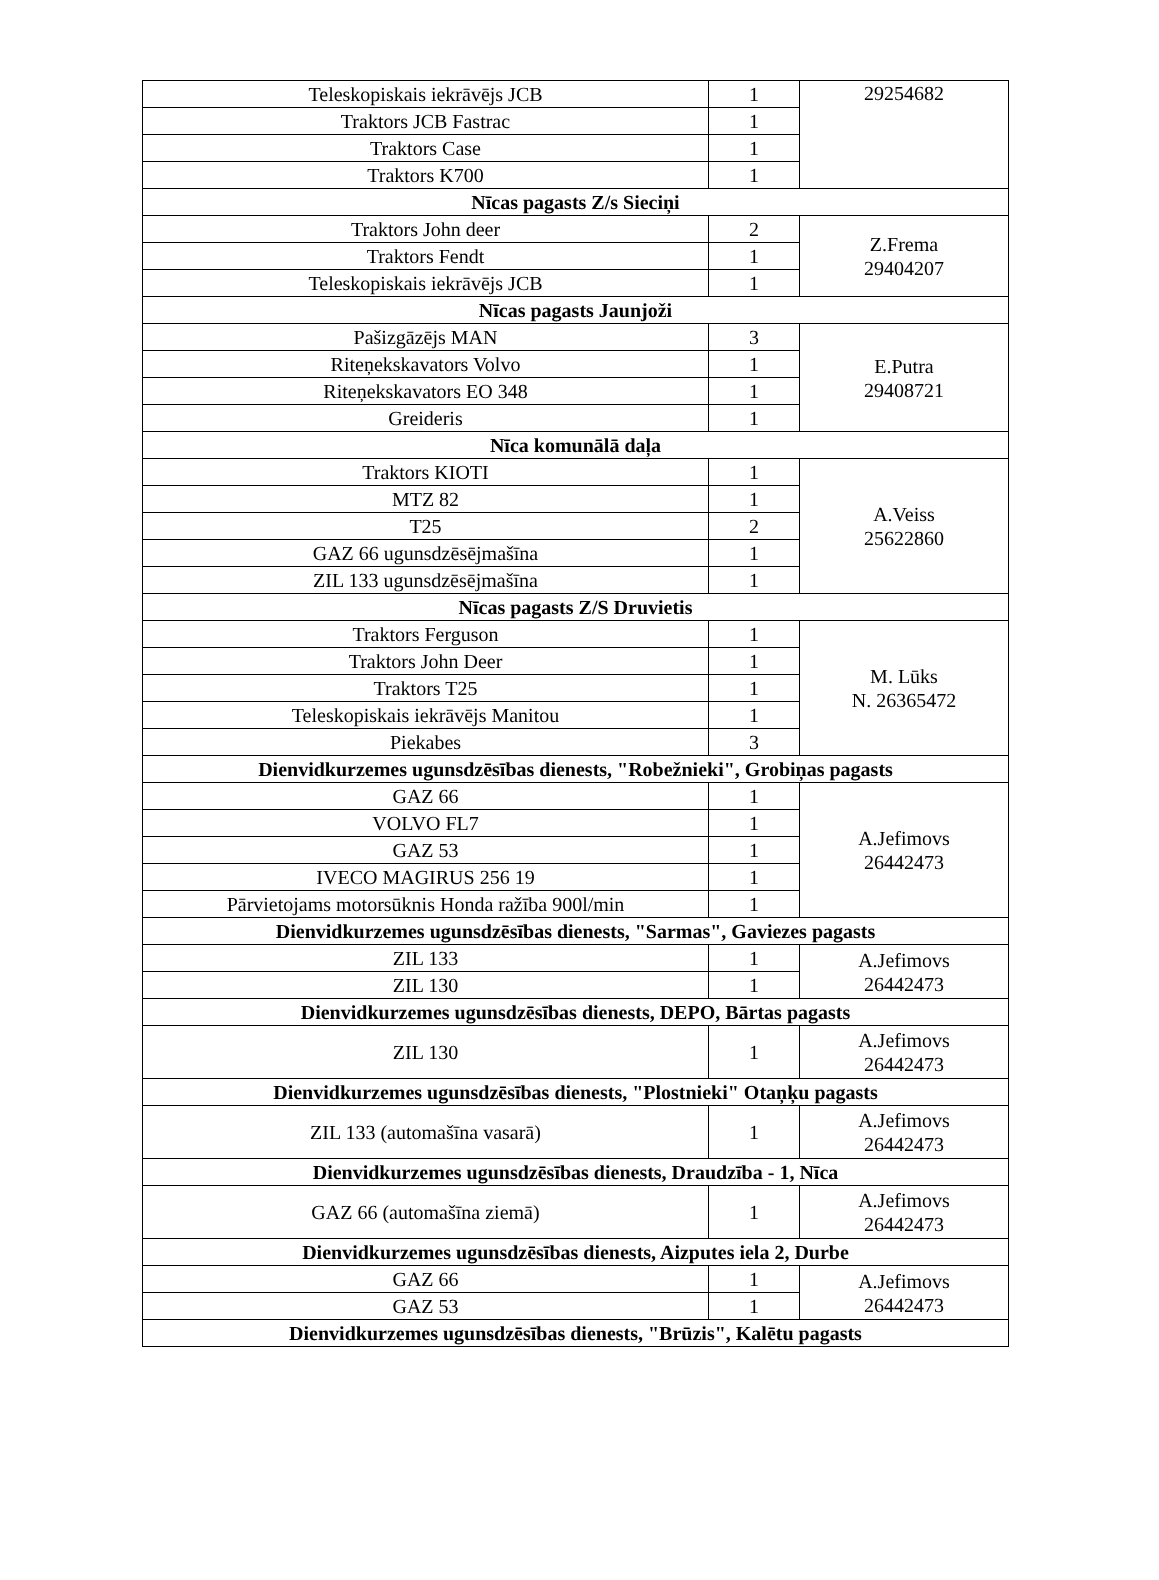| Teleskopiskais iekrāvējs JCB | 1 | 29254682 |
| Traktors JCB Fastrac | 1 | |
| Traktors Case | 1 | |
| Traktors K700 | 1 | |
| Nīcas pagasts Z/s Sieciņi | | |
| Traktors John deer | 2 | Z.Frema 29404207 |
| Traktors Fendt | 1 | |
| Teleskopiskais iekrāvējs JCB | 1 | |
| Nīcas pagasts Jaunjoži | | |
| Pašizgāzējs MAN | 3 | E.Putra 29408721 |
| Riteņekskavators Volvo | 1 | |
| Riteņekskavators EO 348 | 1 | |
| Greideris | 1 | |
| Nīca komunālā daļa | | |
| Traktors KIOTI | 1 | A.Veiss 25622860 |
| MTZ 82 | 1 | |
| T25 | 2 | |
| GAZ 66 ugunsdzēsējmašīna | 1 | |
| ZIL 133 ugunsdzēsējmašīna | 1 | |
| Nīcas pagasts Z/S Druvietis | | |
| Traktors Ferguson | 1 | M. Lūks N. 26365472 |
| Traktors John Deer | 1 | |
| Traktors T25 | 1 | |
| Teleskopiskais iekrāvējs Manitou | 1 | |
| Piekabes | 3 | |
| Dienvidkurzemes ugunsdzēsības dienests, "Robežnieki", Grobiņas pagasts | | |
| GAZ 66 | 1 | A.Jefimovs 26442473 |
| VOLVO FL7 | 1 | |
| GAZ 53 | 1 | |
| IVECO MAGIRUS 256 19 | 1 | |
| Pārvietojams motorsūknis Honda ražība 900l/min | 1 | |
| Dienvidkurzemes ugunsdzēsības dienests, "Sarmas", Gaviezes pagasts | | |
| ZIL 133 | 1 | A.Jefimovs 26442473 |
| ZIL 130 | 1 | |
| Dienvidkurzemes ugunsdzēsības dienests, DEPO, Bārtas pagasts | | |
| ZIL 130 | 1 | A.Jefimovs 26442473 |
| Dienvidkurzemes ugunsdzēsības dienests, "Plostnieki" Otaņķu pagasts | | |
| ZIL 133 (automašīna vasarā) | 1 | A.Jefimovs 26442473 |
| Dienvidkurzemes ugunsdzēsības dienests, Draudzība - 1, Nīca | | |
| GAZ 66 (automašīna ziemā) | 1 | A.Jefimovs 26442473 |
| Dienvidkurzemes ugunsdzēsības dienests, Aizputes iela 2, Durbe | | |
| GAZ 66 | 1 | A.Jefimovs 26442473 |
| GAZ 53 | 1 | |
| Dienvidkurzemes ugunsdzēsības dienests, "Brūzis", Kalētu pagasts | | |